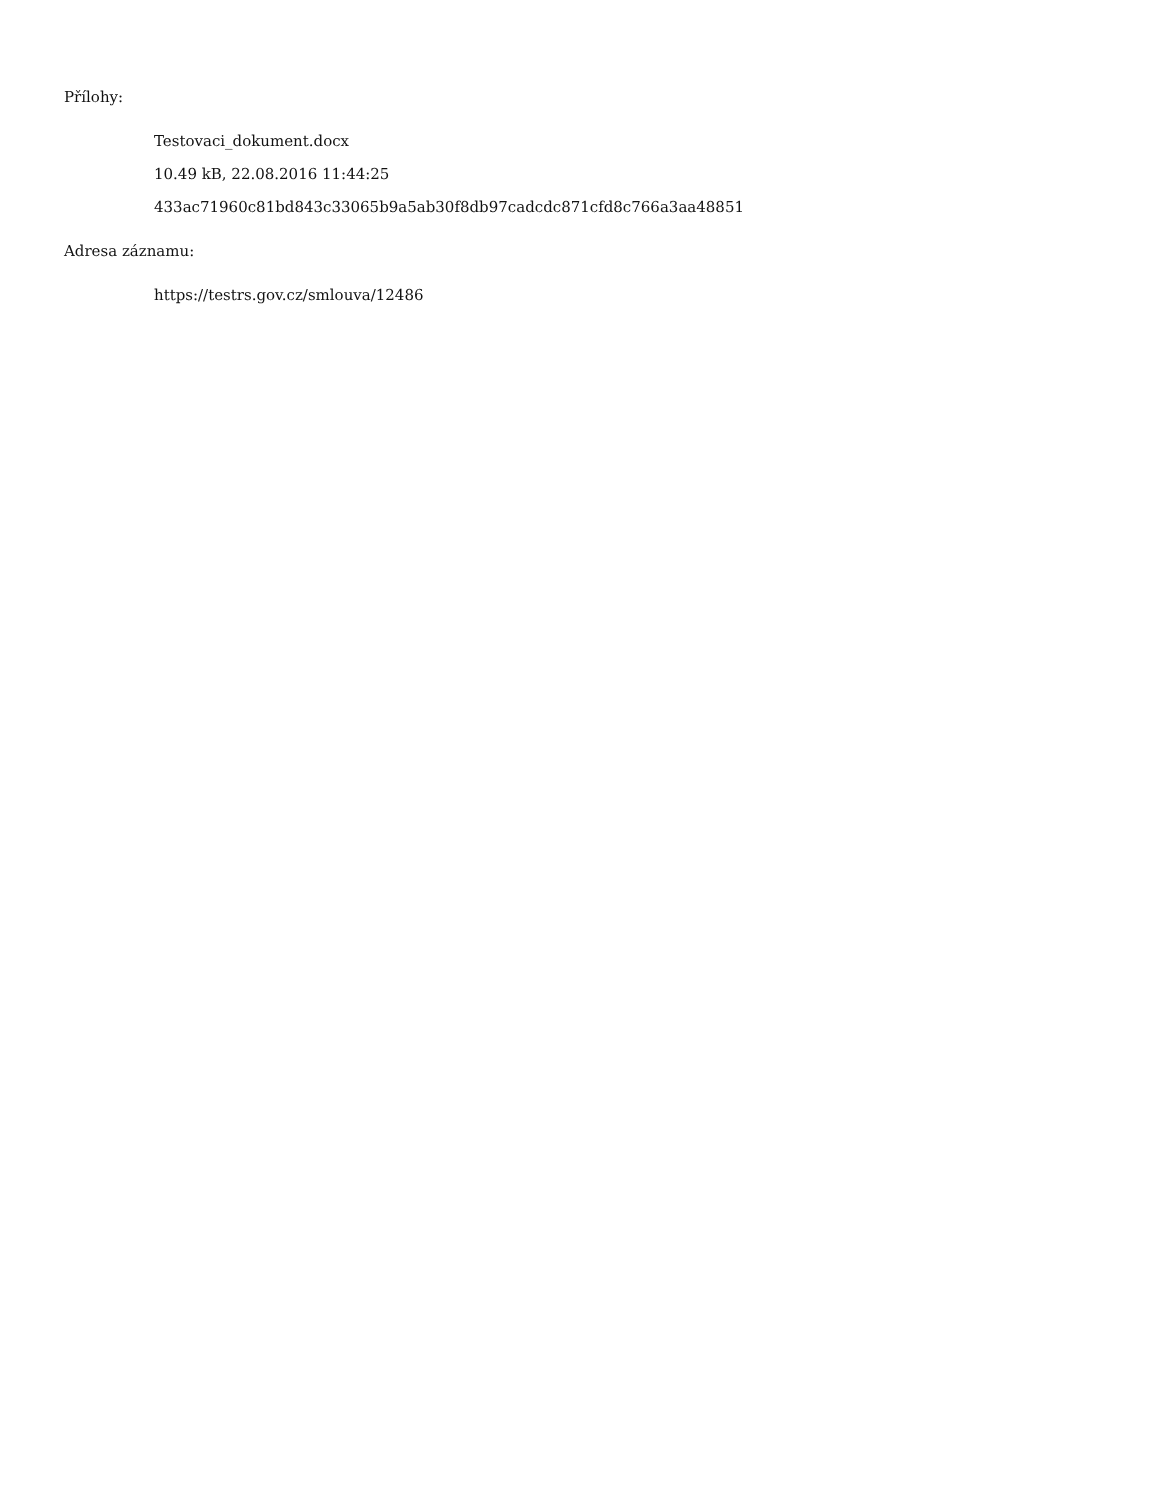Přílohy:
Testovaci_dokument.docx
10.49 kB, 22.08.2016 11:44:25
433ac71960c81bd843c33065b9a5ab30f8db97cadcdc871cfd8c766a3aa48851
Adresa záznamu:
https://testrs.gov.cz/smlouva/12486